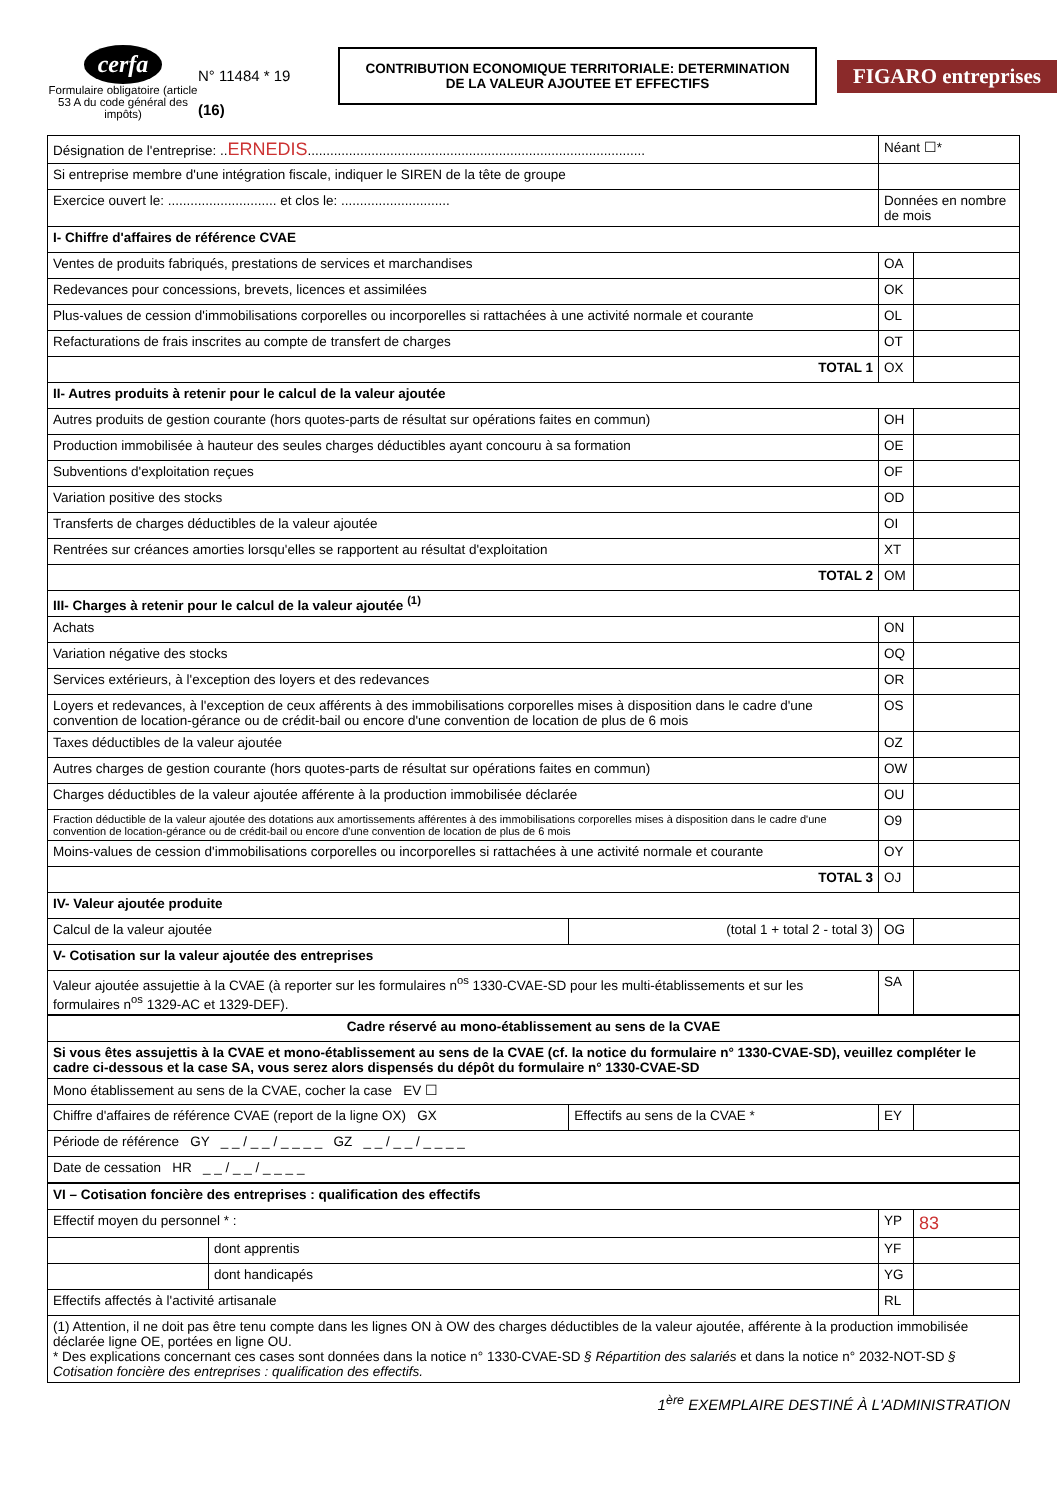cerfa
Formulaire obligatoire (article 53 A du code général des impôts)
N° 11484 * 19
(16)
CONTRIBUTION ECONOMIQUE TERRITORIALE: DETERMINATION
DE LA VALEUR AJOUTEE ET EFFECTIFS
FIGARO entreprises
| Désignation de l'entreprise: .. ERNEDIS .......................................................................................... | | | Néant ☐* | |
| Si entreprise membre d'une intégration fiscale, indiquer le SIREN de la tête de groupe | | | | |
| Exercice ouvert le: ............................. et clos le: ............................. | | | Données en nombre de mois | |
| I- Chiffre d'affaires de référence CVAE | | | | |
| Ventes de produits fabriqués, prestations de services et marchandises | | | OA | |
| Redevances pour concessions, brevets, licences et assimilées | | | OK | |
| Plus-values de cession d'immobilisations corporelles ou incorporelles si rattachées à une activité normale et courante | | | OL | |
| Refacturations de frais inscrites au compte de transfert de charges | | | OT | |
| TOTAL 1 | | | OX | |
| II- Autres produits à retenir pour le calcul de la valeur ajoutée | | | | |
| Autres produits de gestion courante (hors quotes-parts de résultat sur opérations faites en commun) | | | OH | |
| Production immobilisée à hauteur des seules charges déductibles ayant concouru à sa formation | | | OE | |
| Subventions d'exploitation reçues | | | OF | |
| Variation positive des stocks | | | OD | |
| Transferts de charges déductibles de la valeur ajoutée | | | OI | |
| Rentrées sur créances amorties lorsqu'elles se rapportent au résultat d'exploitation | | | XT | |
| TOTAL 2 | | | OM | |
| III- Charges à retenir pour le calcul de la valeur ajoutée <sup>(1)</sup> | | | | |
| Achats | | | ON | |
| Variation négative des stocks | | | OQ | |
| Services extérieurs, à l'exception des loyers et des redevances | | | OR | |
| Loyers et redevances, à l'exception de ceux afférents à des immobilisations corporelles mises à disposition dans le cadre d'une convention de location-gérance ou de crédit-bail ou encore d'une convention de location de plus de 6 mois | | | OS | |
| Taxes déductibles de la valeur ajoutée | | | OZ | |
| Autres charges de gestion courante (hors quotes-parts de résultat sur opérations faites en commun) | | | OW | |
| Charges déductibles de la valeur ajoutée afférente à la production immobilisée déclarée | | | OU | |
| Fraction déductible de la valeur ajoutée des dotations aux amortissements afférentes à des immobilisations corporelles mises à disposition dans le cadre d'une convention de location-gérance ou de crédit-bail ou encore d'une convention de location de plus de 6 mois | | | O9 | |
| Moins-values de cession d'immobilisations corporelles ou incorporelles si rattachées à une activité normale et courante | | | OY | |
| TOTAL 3 | | | OJ | |
| IV- Valeur ajoutée produite | | | | |
| Calcul de la valeur ajoutée | | (total 1 + total 2 - total 3) | OG | |
| V- Cotisation sur la valeur ajoutée des entreprises | | | | |
| Valeur ajoutée assujettie à la CVAE (à reporter sur les formulaires n<sup>os</sup> 1330-CVAE-SD pour les multi-établissements et sur les formulaires n<sup>os</sup> 1329-AC et 1329-DEF). | | | SA | |
| Cadre réservé au mono-établissement au sens de la CVAE | | | | |
| Si vous êtes assujettis à la CVAE et mono-établissement au sens de la CVAE (cf. la notice du formulaire n° 1330-CVAE-SD), veuillez compléter le cadre ci-dessous et la case SA, vous serez alors dispensés du dépôt du formulaire n° 1330-CVAE-SD | | | | |
| Mono établissement au sens de la CVAE, cocher la case EV ☐ | | | | |
| Chiffre d'affaires de référence CVAE (report de la ligne OX) GX | | Effectifs au sens de la CVAE * | EY | |
| Période de référence GY _ _ / _ _ / _ _ _ _ GZ _ _ / _ _ / _ _ _ _ | | | | |
| Date de cessation HR _ _ / _ _ / _ _ _ _ | | | | |
| VI – Cotisation foncière des entreprises : qualification des effectifs | | | | |
| Effectif moyen du personnel * : | | | YP | 83 |
| | dont apprentis | | YF | |
| | dont handicapés | | YG | |
| Effectifs affectés à l'activité artisanale | | | RL | |
| (1) Attention, il ne doit pas être tenu compte dans les lignes ON à OW des charges déductibles de la valeur ajoutée, afférente à la production immobilisée déclarée ligne OE, portées en ligne OU. * Des explications concernant ces cases sont données dans la notice n° 1330-CVAE-SD § Répartition des salariés et dans la notice n° 2032-NOT-SD § Cotisation foncière des entreprises : qualification des effectifs. | | | | |
1<sup>ère</sup> EXEMPLAIRE DESTINÉ À L'ADMINISTRATION